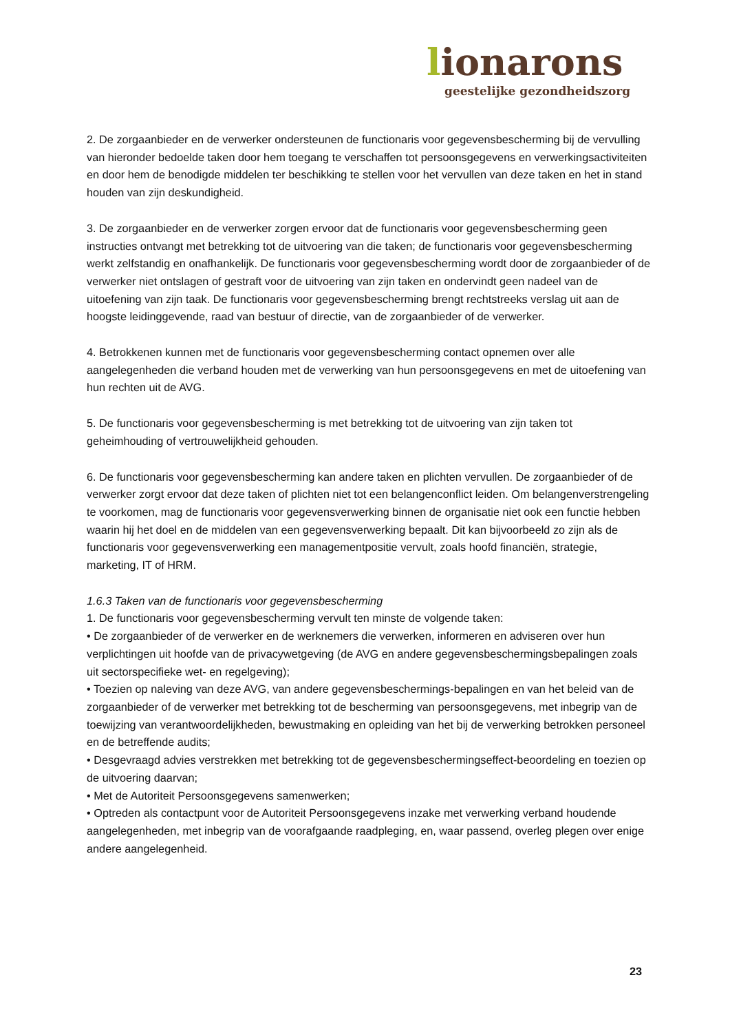lionarons
geestelijke gezondheidszorg
2. De zorgaanbieder en de verwerker ondersteunen de functionaris voor gegevensbescherming bij de vervulling van hieronder bedoelde taken door hem toegang te verschaffen tot persoonsgegevens en verwerkingsactiviteiten en door hem de benodigde middelen ter beschikking te stellen voor het vervullen van deze taken en het in stand houden van zijn deskundigheid.
3. De zorgaanbieder en de verwerker zorgen ervoor dat de functionaris voor gegevensbescherming geen instructies ontvangt met betrekking tot de uitvoering van die taken; de functionaris voor gegevensbescherming werkt zelfstandig en onafhankelijk. De functionaris voor gegevensbescherming wordt door de zorgaanbieder of de verwerker niet ontslagen of gestraft voor de uitvoering van zijn taken en ondervindt geen nadeel van de uitoefening van zijn taak. De functionaris voor gegevensbescherming brengt rechtstreeks verslag uit aan de hoogste leidinggevende, raad van bestuur of directie, van de zorgaanbieder of de verwerker.
4. Betrokkenen kunnen met de functionaris voor gegevensbescherming contact opnemen over alle aangelegenheden die verband houden met de verwerking van hun persoonsgegevens en met de uitoefening van hun rechten uit de AVG.
5. De functionaris voor gegevensbescherming is met betrekking tot de uitvoering van zijn taken tot geheimhouding of vertrouwelijkheid gehouden.
6. De functionaris voor gegevensbescherming kan andere taken en plichten vervullen. De zorgaanbieder of de verwerker zorgt ervoor dat deze taken of plichten niet tot een belangenconflict leiden. Om belangenverstrengeling te voorkomen, mag de functionaris voor gegevensverwerking binnen de organisatie niet ook een functie hebben waarin hij het doel en de middelen van een gegevensverwerking bepaalt. Dit kan bijvoorbeeld zo zijn als de functionaris voor gegevensverwerking een managementpositie vervult, zoals hoofd financiën, strategie, marketing, IT of HRM.
1.6.3 Taken van de functionaris voor gegevensbescherming
1. De functionaris voor gegevensbescherming vervult ten minste de volgende taken:
• De zorgaanbieder of de verwerker en de werknemers die verwerken, informeren en adviseren over hun verplichtingen uit hoofde van de privacywetgeving (de AVG en andere gegevensbeschermingsbepalingen zoals uit sectorspecifieke wet- en regelgeving);
• Toezien op naleving van deze AVG, van andere gegevensbeschermings-bepalingen en van het beleid van de zorgaanbieder of de verwerker met betrekking tot de bescherming van persoonsgegevens, met inbegrip van de toewijzing van verantwoordelijkheden, bewustmaking en opleiding van het bij de verwerking betrokken personeel en de betreffende audits;
• Desgevraagd advies verstrekken met betrekking tot de gegevensbeschermingseffect-beoordeling en toezien op de uitvoering daarvan;
• Met de Autoriteit Persoonsgegevens samenwerken;
• Optreden als contactpunt voor de Autoriteit Persoonsgegevens inzake met verwerking verband houdende aangelegenheden, met inbegrip van de voorafgaande raadpleging, en, waar passend, overleg plegen over enige andere aangelegenheid.
23